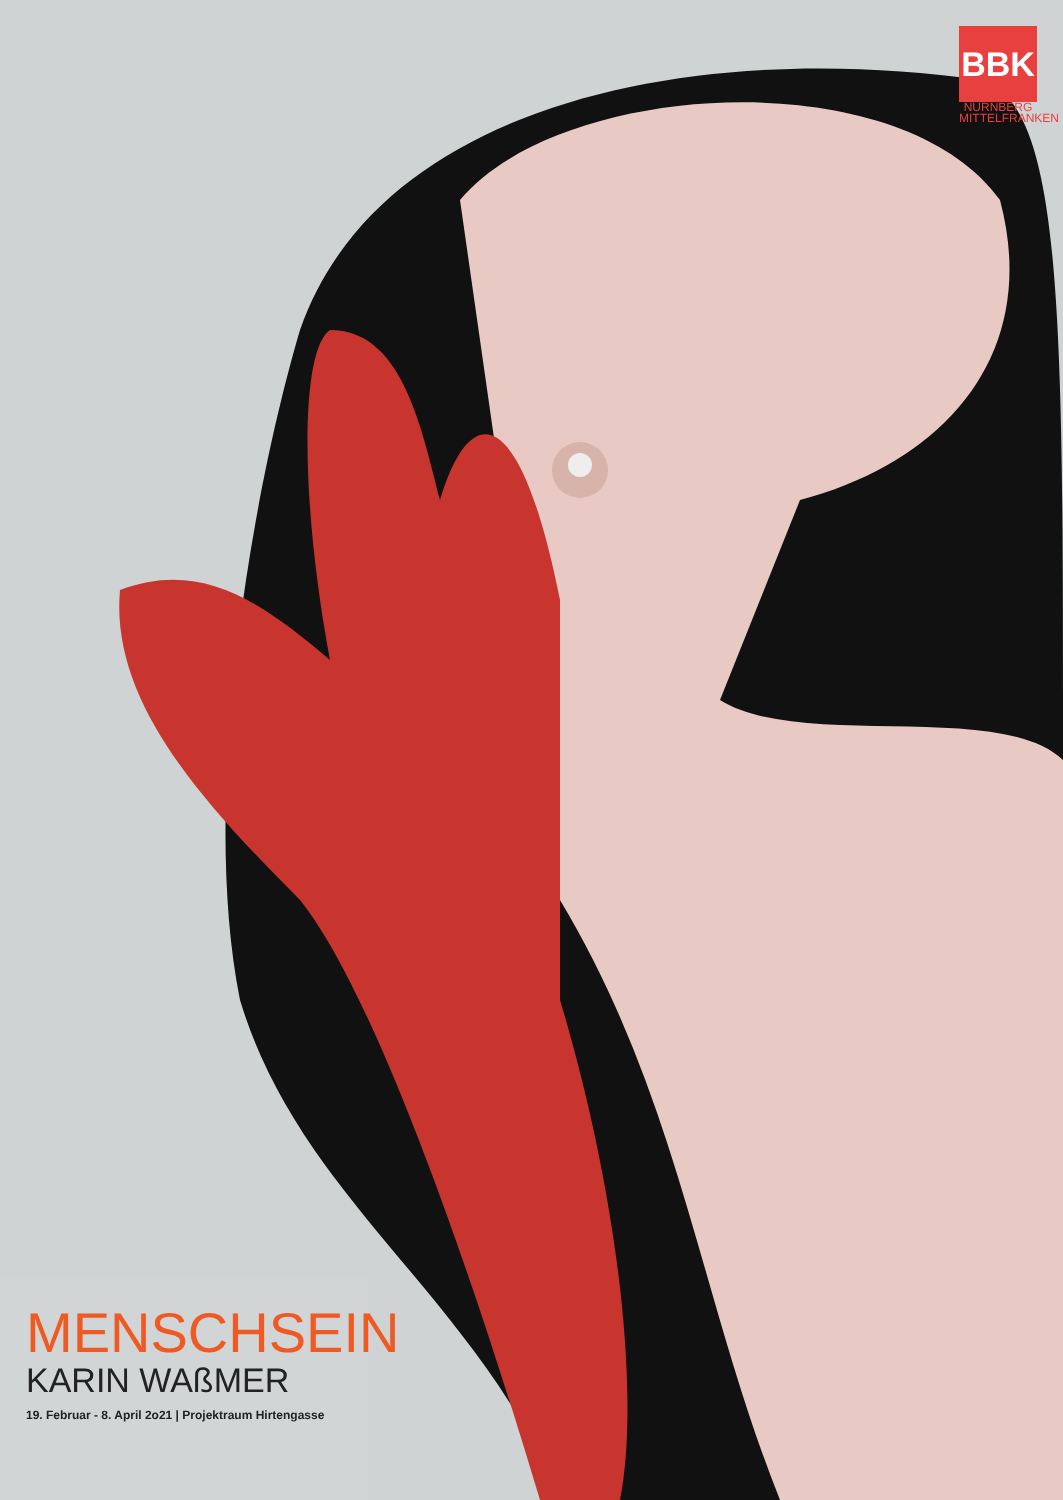BBK
NÜRNBERG
MITTELFRANKEN
MENSCHSEIN
KARIN WAßMER
19. Februar - 8. April 2o21 | Projektraum Hirtengasse